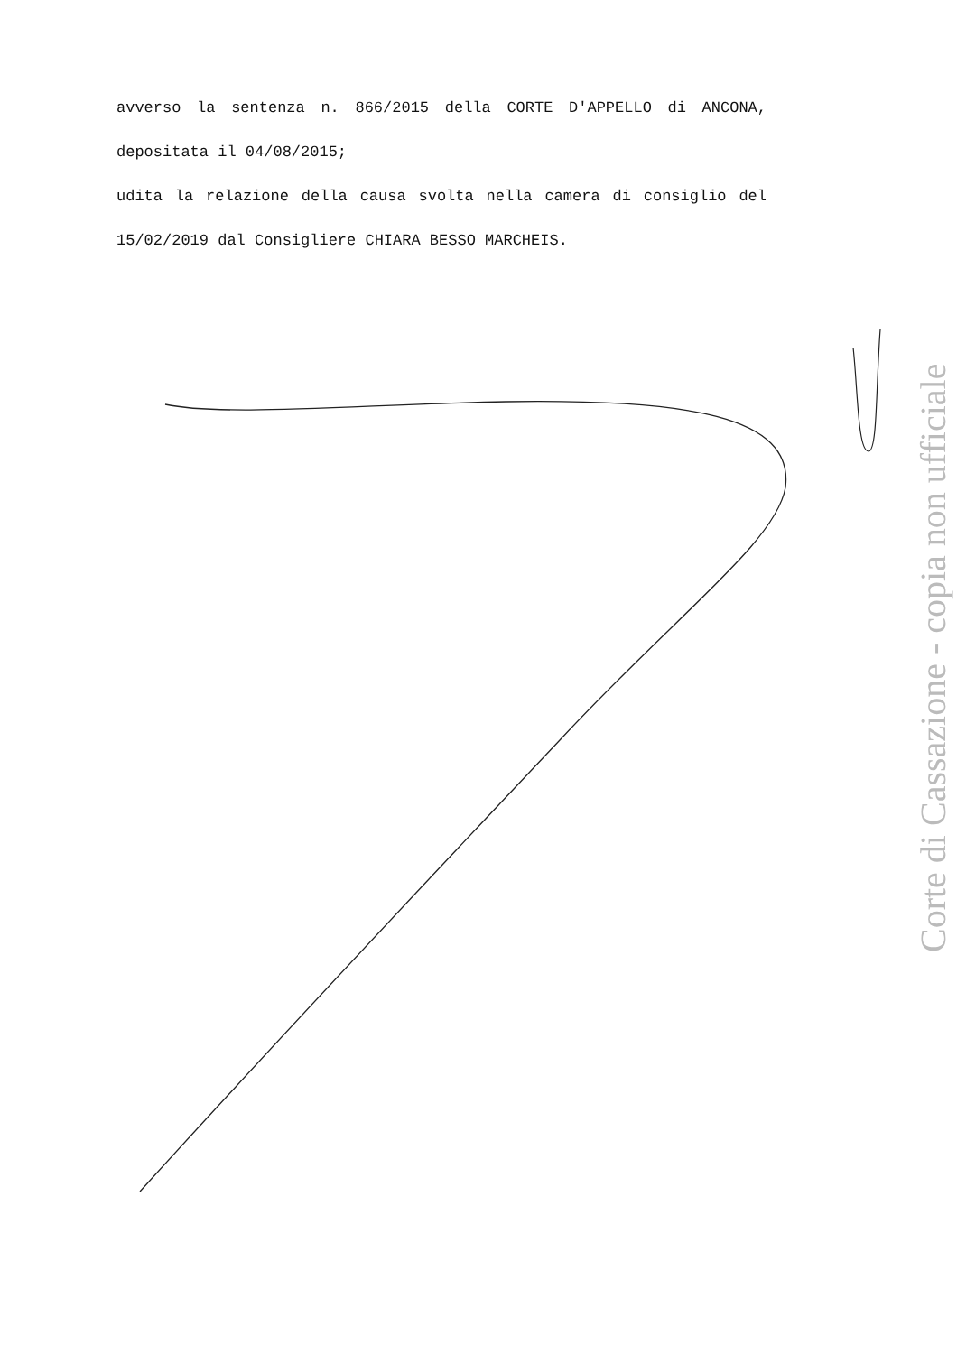avverso la sentenza n. 866/2015 della CORTE D'APPELLO di ANCONA, depositata il 04/08/2015;
udita la relazione della causa svolta nella camera di consiglio del 15/02/2019 dal Consigliere CHIARA BESSO MARCHEIS.
Corte di Cassazione - copia non ufficiale